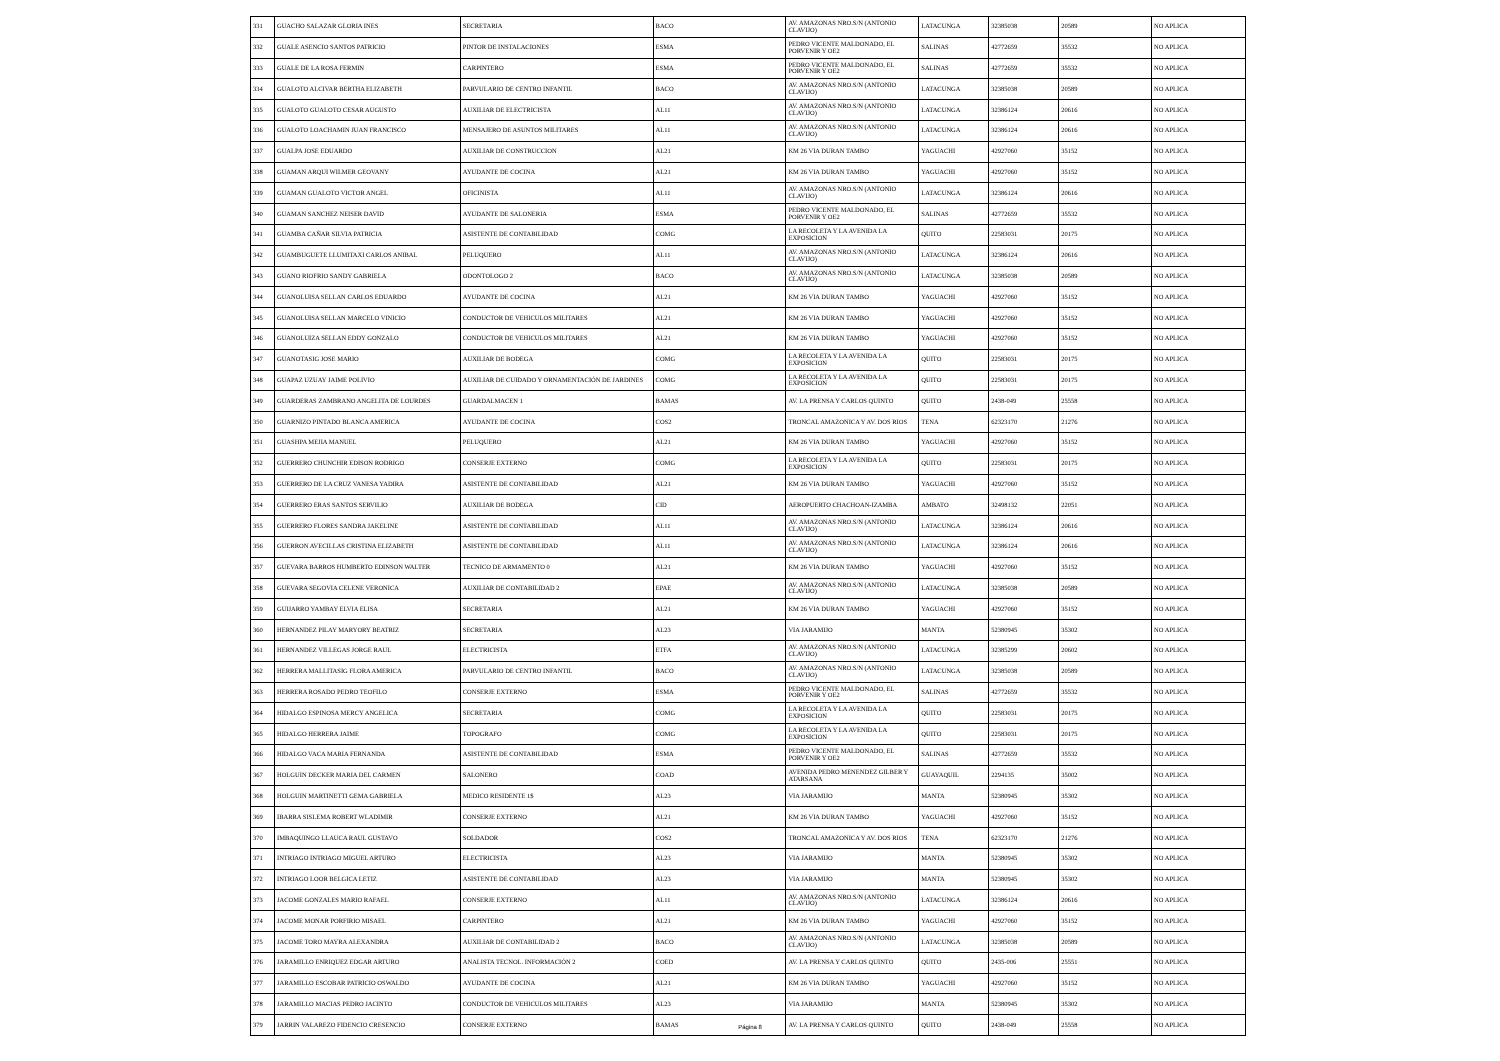| 331 | GUACHO SALAZAR GLORIA INES | SECRETARIA | BACO | AV. AMAZONAS NRO.S/N (ANTONIO CLAVIJO) | LATACUNGA | 32385038 | 20589 | NO APLICA |
| 332 | GUALE ASENCIO SANTOS PATRICIO | PINTOR DE INSTALACIONES | ESMA | PEDRO VICENTE MALDONADO, EL PORVENIR Y OE2 | SALINAS | 42772659 | 35532 | NO APLICA |
| 333 | GUALE DE LA ROSA FERMIN | CARPINTERO | ESMA | PEDRO VICENTE MALDONADO, EL PORVENIR Y OE2 | SALINAS | 42772659 | 35532 | NO APLICA |
| 334 | GUALOTO ALCIVAR BERTHA ELIZABETH | PARVULARIO DE CENTRO INFANTIL | BACO | AV. AMAZONAS NRO.S/N (ANTONIO CLAVIJO) | LATACUNGA | 32385038 | 20589 | NO APLICA |
| 335 | GUALOTO GUALOTO CESAR AUGUSTO | AUXILIAR DE ELECTRICISTA | AL11 | AV. AMAZONAS NRO.S/N (ANTONIO CLAVIJO) | LATACUNGA | 32386124 | 20616 | NO APLICA |
| 336 | GUALOTO LOACHAMIN JUAN FRANCISCO | MENSAJERO DE ASUNTOS MILITARES | AL11 | AV. AMAZONAS NRO.S/N (ANTONIO CLAVIJO) | LATACUNGA | 32386124 | 20616 | NO APLICA |
| 337 | GUALPA JOSE EDUARDO | AUXILIAR DE CONSTRUCCION | AL21 | KM 26 VIA DURAN TAMBO | YAGUACHI | 42927060 | 35152 | NO APLICA |
| 338 | GUAMAN ARQUI WILMER GEOVANY | AYUDANTE DE COCINA | AL21 | KM 26 VIA DURAN TAMBO | YAGUACHI | 42927060 | 35152 | NO APLICA |
| 339 | GUAMAN GUALOTO VICTOR ANGEL | OFICINISTA | AL11 | AV. AMAZONAS NRO.S/N (ANTONIO CLAVIJO) | LATACUNGA | 32386124 | 20616 | NO APLICA |
| 340 | GUAMAN SANCHEZ NEISER DAVID | AYUDANTE DE SALONERIA | ESMA | PEDRO VICENTE MALDONADO, EL PORVENIR Y OE2 | SALINAS | 42772659 | 35532 | NO APLICA |
| 341 | GUAMBA CAÑAR SILVIA PATRICIA | ASISTENTE DE CONTABILIDAD | COMG | LA RECOLETA Y LA AVENIDA LA EXPOSICION | QUITO | 22583031 | 20175 | NO APLICA |
| 342 | GUAMBUGUETE LLUMITAXI CARLOS ANIBAL | PELUQUERO | AL11 | AV. AMAZONAS NRO.S/N (ANTONIO CLAVIJO) | LATACUNGA | 32386124 | 20616 | NO APLICA |
| 343 | GUANO RIOFRIO SANDY GABRIELA | ODONTOLOGO 2 | BACO | AV. AMAZONAS NRO.S/N (ANTONIO CLAVIJO) | LATACUNGA | 32385038 | 20589 | NO APLICA |
| 344 | GUANOLUISA SELLAN CARLOS EDUARDO | AYUDANTE DE COCINA | AL21 | KM 26 VIA DURAN TAMBO | YAGUACHI | 42927060 | 35152 | NO APLICA |
| 345 | GUANOLUISA SELLAN MARCELO VINICIO | CONDUCTOR DE VEHICULOS MILITARES | AL21 | KM 26 VIA DURAN TAMBO | YAGUACHI | 42927060 | 35152 | NO APLICA |
| 346 | GUANOLUIZA SELLAN EDDY GONZALO | CONDUCTOR DE VEHICULOS MILITARES | AL21 | KM 26 VIA DURAN TAMBO | YAGUACHI | 42927060 | 35152 | NO APLICA |
| 347 | GUANOTASIG JOSE MARIO | AUXILIAR DE BODEGA | COMG | LA RECOLETA Y LA AVENIDA LA EXPOSICION | QUITO | 22583031 | 20175 | NO APLICA |
| 348 | GUAPAZ UZUAY JAIME POLIVIO | AUXILIAR DE CUIDADO Y ORNAMENTACIÓN DE JARDINES | COMG | LA RECOLETA Y LA AVENIDA LA EXPOSICION | QUITO | 22583031 | 20175 | NO APLICA |
| 349 | GUARDERAS ZAMBRANO ANGELITA DE LOURDES | GUARDALMACEN 1 | BAMAS | AV. LA PRENSA Y CARLOS QUINTO | QUITO | 2438-049 | 25558 | NO APLICA |
| 350 | GUARNIZO PINTADO BLANCA AMERICA | AYUDANTE DE COCINA | COS2 | TRONCAL AMAZONICA Y AV. DOS RIOS | TENA | 62323170 | 21276 | NO APLICA |
| 351 | GUASHPA MEJIA MANUEL | PELUQUERO | AL21 | KM 26 VIA DURAN TAMBO | YAGUACHI | 42927060 | 35152 | NO APLICA |
| 352 | GUERRERO CHUNCHIR EDISON RODRIGO | CONSERJE EXTERNO | COMG | LA RECOLETA Y LA AVENIDA LA EXPOSICION | QUITO | 22583031 | 20175 | NO APLICA |
| 353 | GUERRERO DE LA CRUZ VANESA YADIRA | ASISTENTE DE CONTABILIDAD | AL21 | KM 26 VIA DURAN TAMBO | YAGUACHI | 42927060 | 35152 | NO APLICA |
| 354 | GUERRERO ERAS SANTOS SERVILIO | AUXILIAR DE BODEGA | CID | AEROPUERTO CHACHOAN-IZAMBA | AMBATO | 32498132 | 22051 | NO APLICA |
| 355 | GUERRERO FLORES SANDRA JAKELINE | ASISTENTE DE CONTABILIDAD | AL11 | AV. AMAZONAS NRO.S/N (ANTONIO CLAVIJO) | LATACUNGA | 32386124 | 20616 | NO APLICA |
| 356 | GUERRON AVECILLAS CRISTINA ELIZABETH | ASISTENTE DE CONTABILIDAD | AL11 | AV. AMAZONAS NRO.S/N (ANTONIO CLAVIJO) | LATACUNGA | 32386124 | 20616 | NO APLICA |
| 357 | GUEVARA BARROS HUMBERTO EDINSON WALTER | TECNICO DE ARMAMENTO 0 | AL21 | KM 26 VIA DURAN TAMBO | YAGUACHI | 42927060 | 35152 | NO APLICA |
| 358 | GUEVARA SEGOVIA CELENE VERONICA | AUXILIAR DE CONTABILIDAD 2 | EPAE | AV. AMAZONAS NRO.S/N (ANTONIO CLAVIJO) | LATACUNGA | 32385038 | 20589 | NO APLICA |
| 359 | GUIJARRO YAMBAY ELVIA ELISA | SECRETARIA | AL21 | KM 26 VIA DURAN TAMBO | YAGUACHI | 42927060 | 35152 | NO APLICA |
| 360 | HERNANDEZ PILAY MARYORY BEATRIZ | SECRETARIA | AL23 | VIA JARAMIJO | MANTA | 52380945 | 35302 | NO APLICA |
| 361 | HERNANDEZ VILLEGAS JORGE RAUL | ELECTRICISTA | ETFA | AV. AMAZONAS NRO.S/N (ANTONIO CLAVIJO) | LATACUNGA | 32385299 | 20602 | NO APLICA |
| 362 | HERRERA MALLITASIG FLORA AMERICA | PARVULARIO DE CENTRO INFANTIL | BACO | AV. AMAZONAS NRO.S/N (ANTONIO CLAVIJO) | LATACUNGA | 32385038 | 20589 | NO APLICA |
| 363 | HERRERA ROSADO PEDRO TEOFILO | CONSERJE EXTERNO | ESMA | PEDRO VICENTE MALDONADO, EL PORVENIR Y OE2 | SALINAS | 42772659 | 35532 | NO APLICA |
| 364 | HIDALGO ESPINOSA MERCY ANGELICA | SECRETARIA | COMG | LA RECOLETA Y LA AVENIDA LA EXPOSICION | QUITO | 22583031 | 20175 | NO APLICA |
| 365 | HIDALGO HERRERA JAIME | TOPOGRAFO | COMG | LA RECOLETA Y LA AVENIDA LA EXPOSICION | QUITO | 22583031 | 20175 | NO APLICA |
| 366 | HIDALGO VACA MARIA FERNANDA | ASISTENTE DE CONTABILIDAD | ESMA | PEDRO VICENTE MALDONADO, EL PORVENIR Y OE2 | SALINAS | 42772659 | 35532 | NO APLICA |
| 367 | HOLGUIN DECKER MARIA DEL CARMEN | SALONERO | COAD | AVENIDA PEDRO MENENDEZ GILBER Y ATARSANA | GUAYAQUIL | 2294135 | 35002 | NO APLICA |
| 368 | HOLGUIN MARTINETTI GEMA GABRIELA | MEDICO RESIDENTE 1$ | AL23 | VIA JARAMIJO | MANTA | 52380945 | 35302 | NO APLICA |
| 369 | IBARRA SISLEMA ROBERT WLADIMIR | CONSERJE EXTERNO | AL21 | KM 26 VIA DURAN TAMBO | YAGUACHI | 42927060 | 35152 | NO APLICA |
| 370 | IMBAQUINGO LLAUCA RAUL GUSTAVO | SOLDADOR | COS2 | TRONCAL AMAZONICA Y AV. DOS RIOS | TENA | 62323170 | 21276 | NO APLICA |
| 371 | INTRIAGO INTRIAGO MIGUEL ARTURO | ELECTRICISTA | AL23 | VIA JARAMIJO | MANTA | 52380945 | 35302 | NO APLICA |
| 372 | INTRIAGO LOOR BELGICA LETIZ | ASISTENTE DE CONTABILIDAD | AL23 | VIA JARAMIJO | MANTA | 52380945 | 35302 | NO APLICA |
| 373 | JACOME GONZALES MARIO RAFAEL | CONSERJE EXTERNO | AL11 | AV. AMAZONAS NRO.S/N (ANTONIO CLAVIJO) | LATACUNGA | 32386124 | 20616 | NO APLICA |
| 374 | JACOME MONAR PORFIRIO MISAEL | CARPINTERO | AL21 | KM 26 VIA DURAN TAMBO | YAGUACHI | 42927060 | 35152 | NO APLICA |
| 375 | JACOME TORO MAYRA ALEXANDRA | AUXILIAR DE CONTABILIDAD 2 | BACO | AV. AMAZONAS NRO.S/N (ANTONIO CLAVIJO) | LATACUNGA | 32385038 | 20589 | NO APLICA |
| 376 | JARAMILLO ENRIQUEZ EDGAR ARTURO | ANALISTA TECNOL. INFORMACIÓN 2 | COED | AV. LA PRENSA Y CARLOS QUINTO | QUITO | 2435-006 | 25551 | NO APLICA |
| 377 | JARAMILLO ESCOBAR PATRICIO OSWALDO | AYUDANTE DE COCINA | AL21 | KM 26 VIA DURAN TAMBO | YAGUACHI | 42927060 | 35152 | NO APLICA |
| 378 | JARAMILLO MACIAS PEDRO JACINTO | CONDUCTOR DE VEHICULOS MILITARES | AL23 | VIA JARAMIJO | MANTA | 52380945 | 35302 | NO APLICA |
| 379 | JARRIN VALAREZO FIDENCIO CRESENCIO | CONSERJE EXTERNO | BAMAS | AV. LA PRENSA Y CARLOS QUINTO | QUITO | 2438-049 | 25558 | NO APLICA |
Página 8